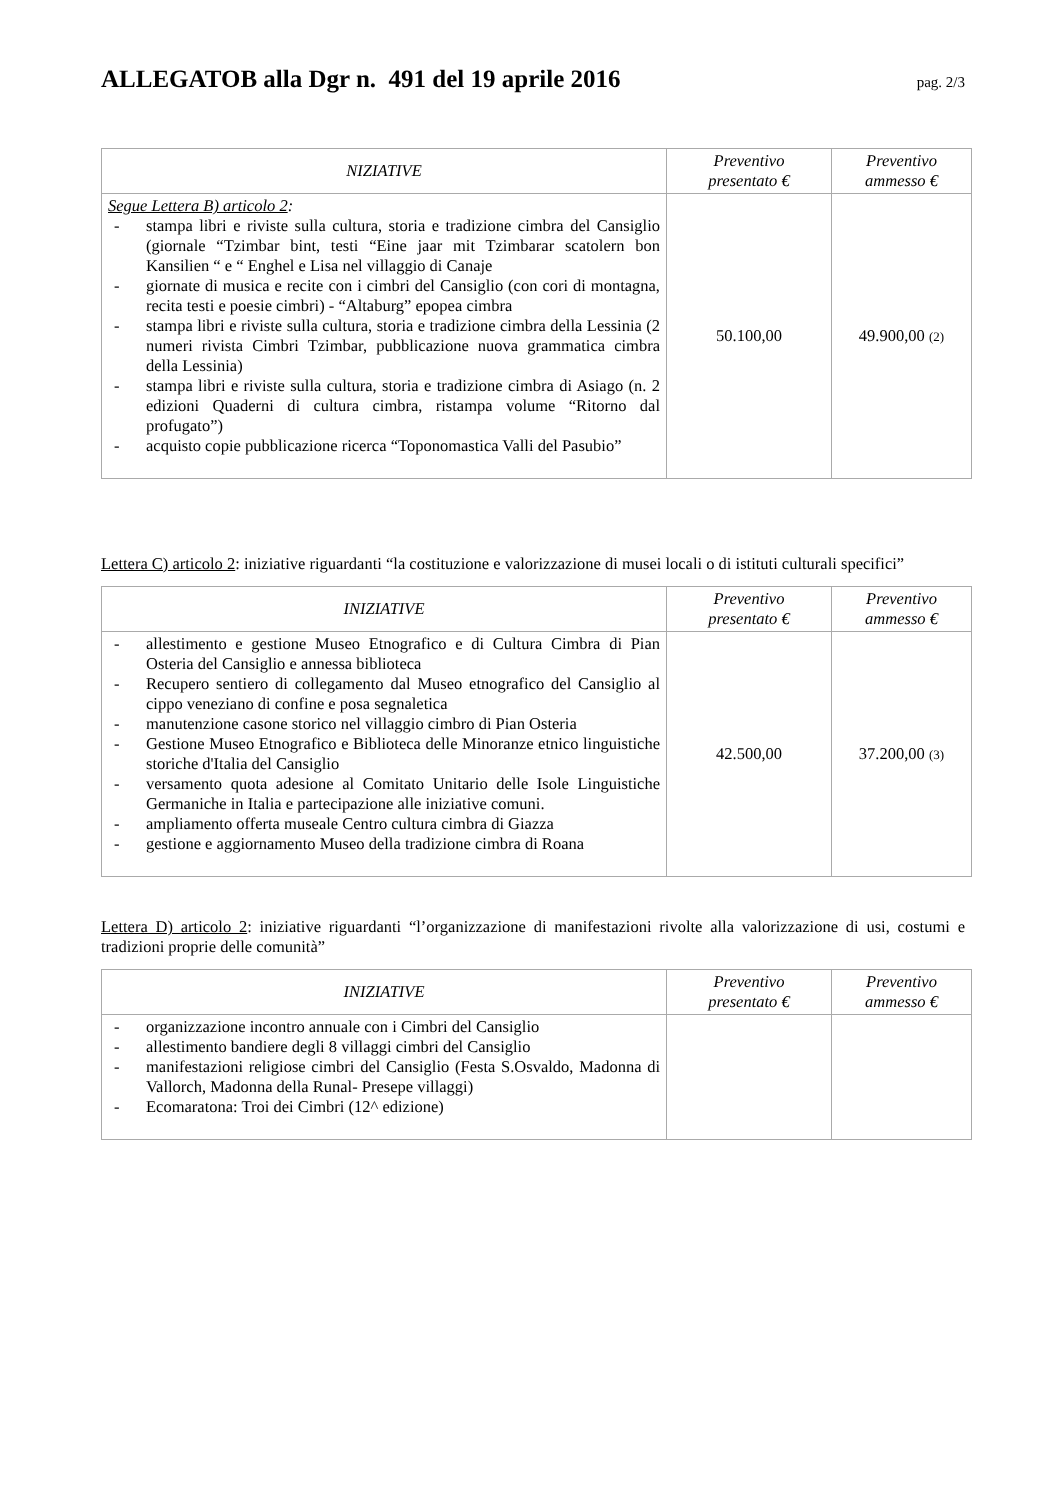ALLEGATOB alla Dgr n. 491 del 19 aprile 2016
pag. 2/3
| NIZIATIVE | Preventivo presentato € | Preventivo ammesso € |
| --- | --- | --- |
| Segue Lettera B) articolo 2 : - stampa libri e riviste sulla cultura, storia e tradizione cimbra del Cansiglio (giornale “Tzimbar bint, testi “Eine jaar mit Tzimbarar scatolern bon Kansilien “ e “ Enghel e Lisa nel villaggio di Canaje - giornate di musica e recite con i cimbri del Cansiglio (con cori di montagna, recita testi e poesie cimbri) - “Altaburg” epopea cimbra - stampa libri e riviste sulla cultura, storia e tradizione cimbra della Lessinia (2 numeri rivista Cimbri Tzimbar, pubblicazione nuova grammatica cimbra della Lessinia) - stampa libri e riviste sulla cultura, storia e tradizione cimbra di Asiago (n. 2 edizioni Quaderni di cultura cimbra, ristampa volume “Ritorno dal profugato”) - acquisto copie pubblicazione ricerca “Toponomastica Valli del Pasubio” | 50.100,00 | 49.900,00 (2) |
Lettera C) articolo 2: iniziative riguardanti “la costituzione e valorizzazione di musei locali o di istituti culturali specifici”
| INIZIATIVE | Preventivo presentato € | Preventivo ammesso € |
| --- | --- | --- |
| - allestimento e gestione Museo Etnografico e di Cultura Cimbra di Pian Osteria del Cansiglio e annessa biblioteca - Recupero sentiero di collegamento dal Museo etnografico del Cansiglio al cippo veneziano di confine e posa segnaletica - manutenzione casone storico nel villaggio cimbro di Pian Osteria - Gestione Museo Etnografico e Biblioteca delle Minoranze etnico linguistiche storiche d'Italia del Cansiglio - versamento quota adesione al Comitato Unitario delle Isole Linguistiche Germaniche in Italia e partecipazione alle iniziative comuni. - ampliamento offerta museale Centro cultura cimbra di Giazza - gestione e aggiornamento Museo della tradizione cimbra di Roana | 42.500,00 | 37.200,00 (3) |
Lettera D) articolo 2: iniziative riguardanti “l’organizzazione di manifestazioni rivolte alla valorizzazione di usi, costumi e tradizioni proprie delle comunità”
| INIZIATIVE | Preventivo presentato € | Preventivo ammesso € |
| --- | --- | --- |
| - organizzazione incontro annuale con i Cimbri del Cansiglio - allestimento bandiere degli 8 villaggi cimbri del Cansiglio - manifestazioni religiose cimbri del Cansiglio (Festa S.Osvaldo, Madonna di Vallorch, Madonna della Runal- Presepe villaggi) - Ecomaratona: Troi dei Cimbri (12^ edizione) | | |